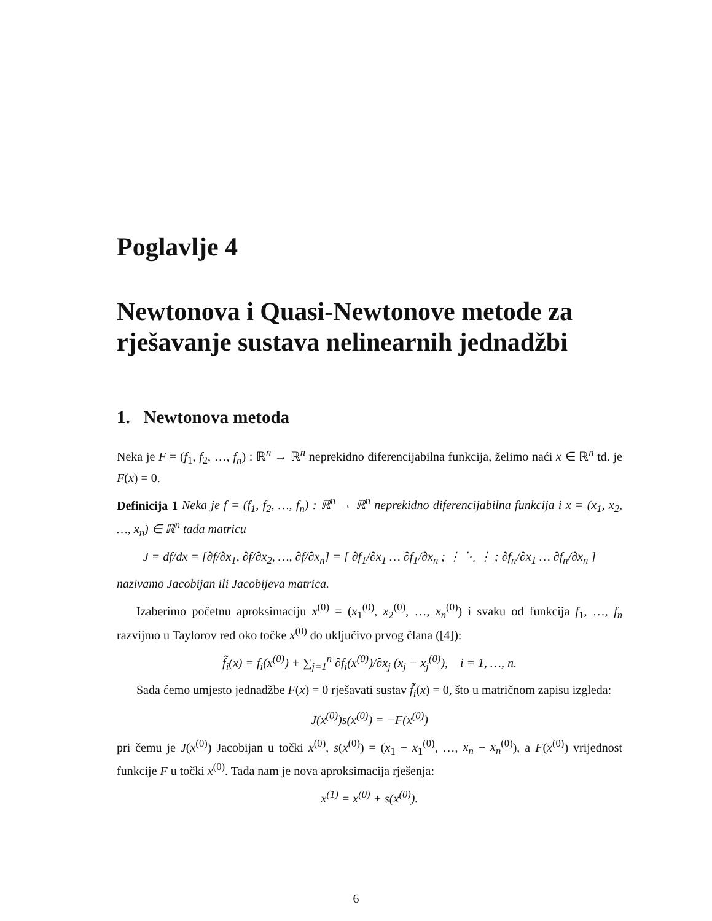Poglavlje 4
Newtonova i Quasi-Newtonove metode za rješavanje sustava nelinearnih jednadžbi
1. Newtonova metoda
Neka je F = (f<sub>1</sub>, f<sub>2</sub>, …, f<sub>n</sub>) : ℝ<sup>n</sup> → ℝ<sup>n</sup> neprekidno diferencijabilna funkcija, želimo naći x ∈ ℝ<sup>n</sup> td. je F(x) = 0.
Definicija 1 Neka je f = (f<sub>1</sub>, f<sub>2</sub>, …, f<sub>n</sub>) : ℝ<sup>n</sup> → ℝ<sup>n</sup> neprekidno diferencijabilna funkcija i x = (x<sub>1</sub>, x<sub>2</sub>, …, x<sub>n</sub>) ∈ ℝ<sup>n</sup> tada matricu
J = df/dx = [∂f/∂x<sub>1</sub>, ∂f/∂x<sub>2</sub>, …, ∂f/∂x<sub>n</sub>] = [ ∂f<sub>1</sub>/∂x<sub>1</sub> … ∂f<sub>1</sub>/∂x<sub>n</sub> ; ⋮ ⋱ ⋮ ; ∂f<sub>n</sub>/∂x<sub>1</sub> … ∂f<sub>n</sub>/∂x<sub>n</sub> ]
nazivamo Jacobijan ili Jacobijeva matrica.
Izaberimo početnu aproksimaciju x<sup>(0)</sup> = (x<sub>1</sub><sup>(0)</sup>, x<sub>2</sub><sup>(0)</sup>, …, x<sub>n</sub><sup>(0)</sup>) i svaku od funkcija f<sub>1</sub>, …, f<sub>n</sub> razvijmo u Taylorov red oko točke x<sup>(0)</sup> do uključivo prvog člana ([4]):
f̃<sub>i</sub>(x) = f<sub>i</sub>(x<sup>(0)</sup>) + ∑<sub>j=1</sub><sup>n</sup> ∂f<sub>i</sub>(x<sup>(0)</sup>)/∂x<sub>j</sub> (x<sub>j</sub> − x<sub>j</sub><sup>(0)</sup>), i = 1, …, n.
Sada ćemo umjesto jednadžbe F(x) = 0 rješavati sustav f̃<sub>i</sub>(x) = 0, što u matričnom zapisu izgleda:
J(x<sup>(0)</sup>)s(x<sup>(0)</sup>) = −F(x<sup>(0)</sup>)
pri čemu je J(x<sup>(0)</sup>) Jacobijan u točki x<sup>(0)</sup>, s(x<sup>(0)</sup>) = (x<sub>1</sub> − x<sub>1</sub><sup>(0)</sup>, …, x<sub>n</sub> − x<sub>n</sub><sup>(0)</sup>), a F(x<sup>(0)</sup>) vrijednost funkcije F u točki x<sup>(0)</sup>. Tada nam je nova aproksimacija rješenja:
x<sup>(1)</sup> = x<sup>(0)</sup> + s(x<sup>(0)</sup>).
6